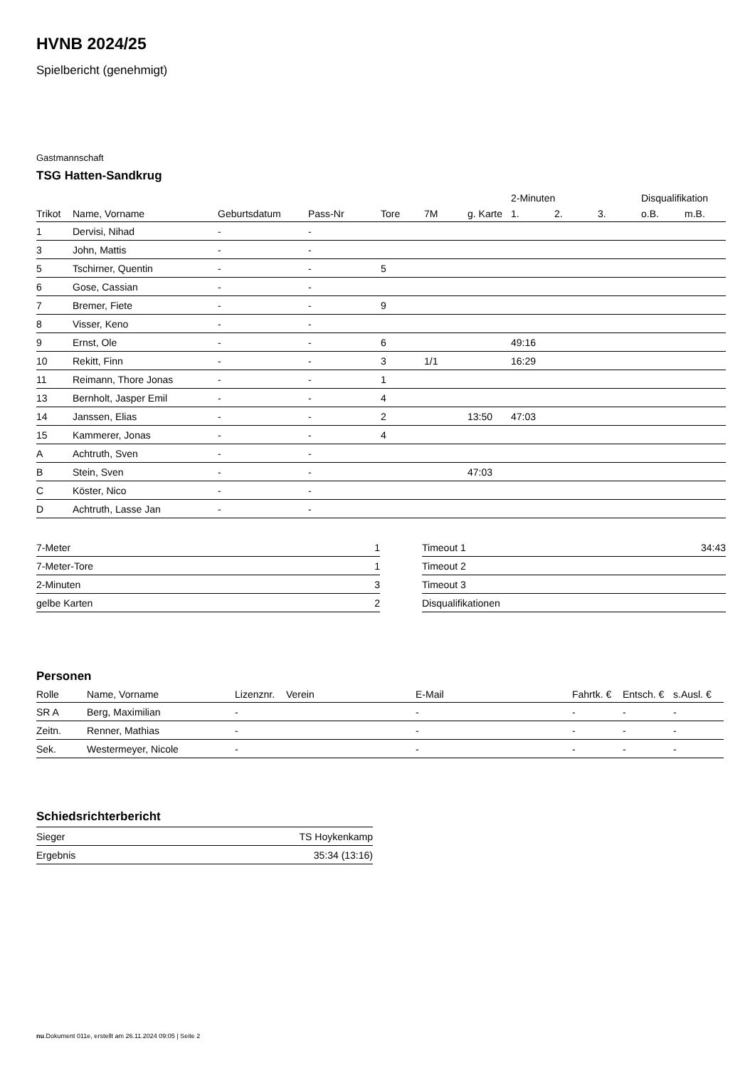HVNB 2024/25
Spielbericht (genehmigt)
Gastmannschaft
TSG Hatten-Sandkrug
| | | | | | | | 2-Minuten | | | Disqualifikation | |
| --- | --- | --- | --- | --- | --- | --- | --- | --- | --- | --- | --- |
| Trikot | Name, Vorname | Geburtsdatum | Pass-Nr | Tore | 7M | g. Karte | 1. | 2. | 3. | o.B. | m.B. |
| 1 | Dervisi, Nihad | - | - | | | | | | | | |
| 3 | John, Mattis | - | - | | | | | | | | |
| 5 | Tschirner, Quentin | - | - | 5 | | | | | | | |
| 6 | Gose, Cassian | - | - | | | | | | | | |
| 7 | Bremer, Fiete | - | - | 9 | | | | | | | |
| 8 | Visser, Keno | - | - | | | | | | | | |
| 9 | Ernst, Ole | - | - | 6 | | | 49:16 | | | | |
| 10 | Rekitt, Finn | - | - | 3 | 1/1 | | 16:29 | | | | |
| 11 | Reimann, Thore Jonas | - | - | 1 | | | | | | | |
| 13 | Bernholt, Jasper Emil | - | - | 4 | | | | | | | |
| 14 | Janssen, Elias | - | - | 2 | | 13:50 | 47:03 | | | | |
| 15 | Kammerer, Jonas | - | - | 4 | | | | | | | |
| A | Achtruth, Sven | - | - | | | | | | | | |
| B | Stein, Sven | - | - | | | 47:03 | | | | | |
| C | Köster, Nico | - | - | | | | | | | | |
| D | Achtruth, Lasse Jan | - | - | | | | | | | | |
| 7-Meter | 1 |
| 7-Meter-Tore | 1 |
| 2-Minuten | 3 |
| gelbe Karten | 2 |
| Timeout 1 | 34:43 |
| Timeout 2 | |
| Timeout 3 | |
| Disqualifikationen | |
Personen
| Rolle | Name, Vorname | Lizenznr. | Verein | E-Mail | Fahrtk. € | Entsch. € | s.Ausl. € |
| --- | --- | --- | --- | --- | --- | --- | --- |
| SR A | Berg, Maximilian | - | | - | - | - | - |
| Zeitn. | Renner, Mathias | - | | - | - | - | - |
| Sek. | Westermeyer, Nicole | - | | - | - | - | - |
Schiedsrichterbericht
| Sieger | TS Hoykenkamp |
| Ergebnis | 35:34 (13:16) |
nu.Dokument 011e, erstellt am 26.11.2024 09:05 | Seite 2